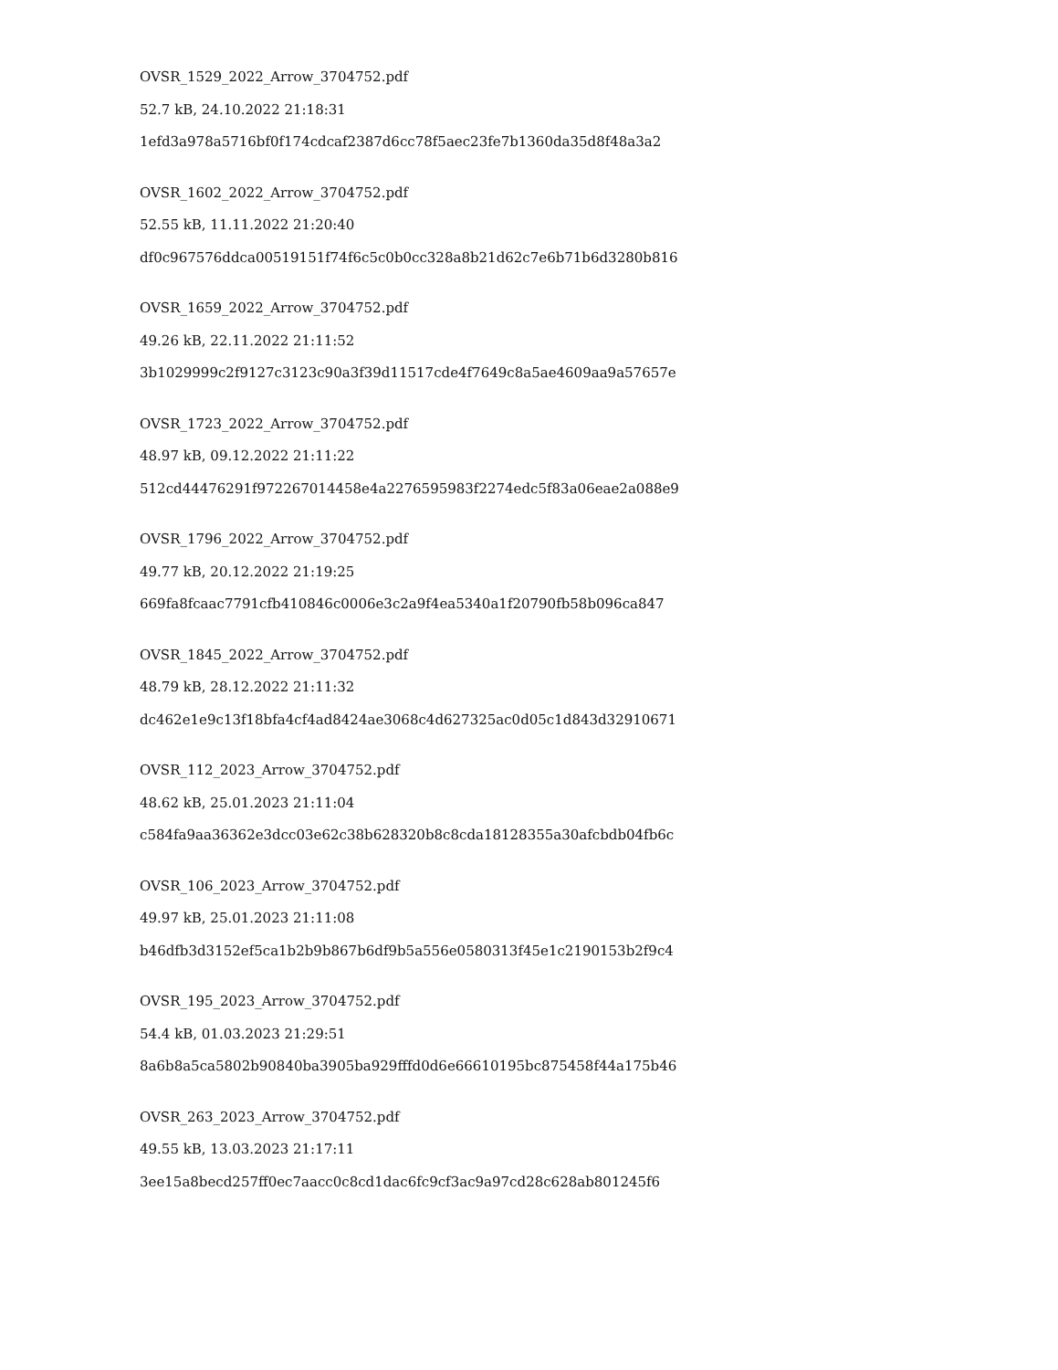OVSR_1529_2022_Arrow_3704752.pdf
52.7 kB, 24.10.2022 21:18:31
1efd3a978a5716bf0f174cdcaf2387d6cc78f5aec23fe7b1360da35d8f48a3a2
OVSR_1602_2022_Arrow_3704752.pdf
52.55 kB, 11.11.2022 21:20:40
df0c967576ddca00519151f74f6c5c0b0cc328a8b21d62c7e6b71b6d3280b816
OVSR_1659_2022_Arrow_3704752.pdf
49.26 kB, 22.11.2022 21:11:52
3b1029999c2f9127c3123c90a3f39d11517cde4f7649c8a5ae4609aa9a57657e
OVSR_1723_2022_Arrow_3704752.pdf
48.97 kB, 09.12.2022 21:11:22
512cd44476291f972267014458e4a2276595983f2274edc5f83a06eae2a088e9
OVSR_1796_2022_Arrow_3704752.pdf
49.77 kB, 20.12.2022 21:19:25
669fa8fcaac7791cfb410846c0006e3c2a9f4ea5340a1f20790fb58b096ca847
OVSR_1845_2022_Arrow_3704752.pdf
48.79 kB, 28.12.2022 21:11:32
dc462e1e9c13f18bfa4cf4ad8424ae3068c4d627325ac0d05c1d843d32910671
OVSR_112_2023_Arrow_3704752.pdf
48.62 kB, 25.01.2023 21:11:04
c584fa9aa36362e3dcc03e62c38b628320b8c8cda18128355a30afcbdb04fb6c
OVSR_106_2023_Arrow_3704752.pdf
49.97 kB, 25.01.2023 21:11:08
b46dfb3d3152ef5ca1b2b9b867b6df9b5a556e0580313f45e1c2190153b2f9c4
OVSR_195_2023_Arrow_3704752.pdf
54.4 kB, 01.03.2023 21:29:51
8a6b8a5ca5802b90840ba3905ba929fffd0d6e66610195bc875458f44a175b46
OVSR_263_2023_Arrow_3704752.pdf
49.55 kB, 13.03.2023 21:17:11
3ee15a8becd257ff0ec7aacc0c8cd1dac6fc9cf3ac9a97cd28c628ab801245f6